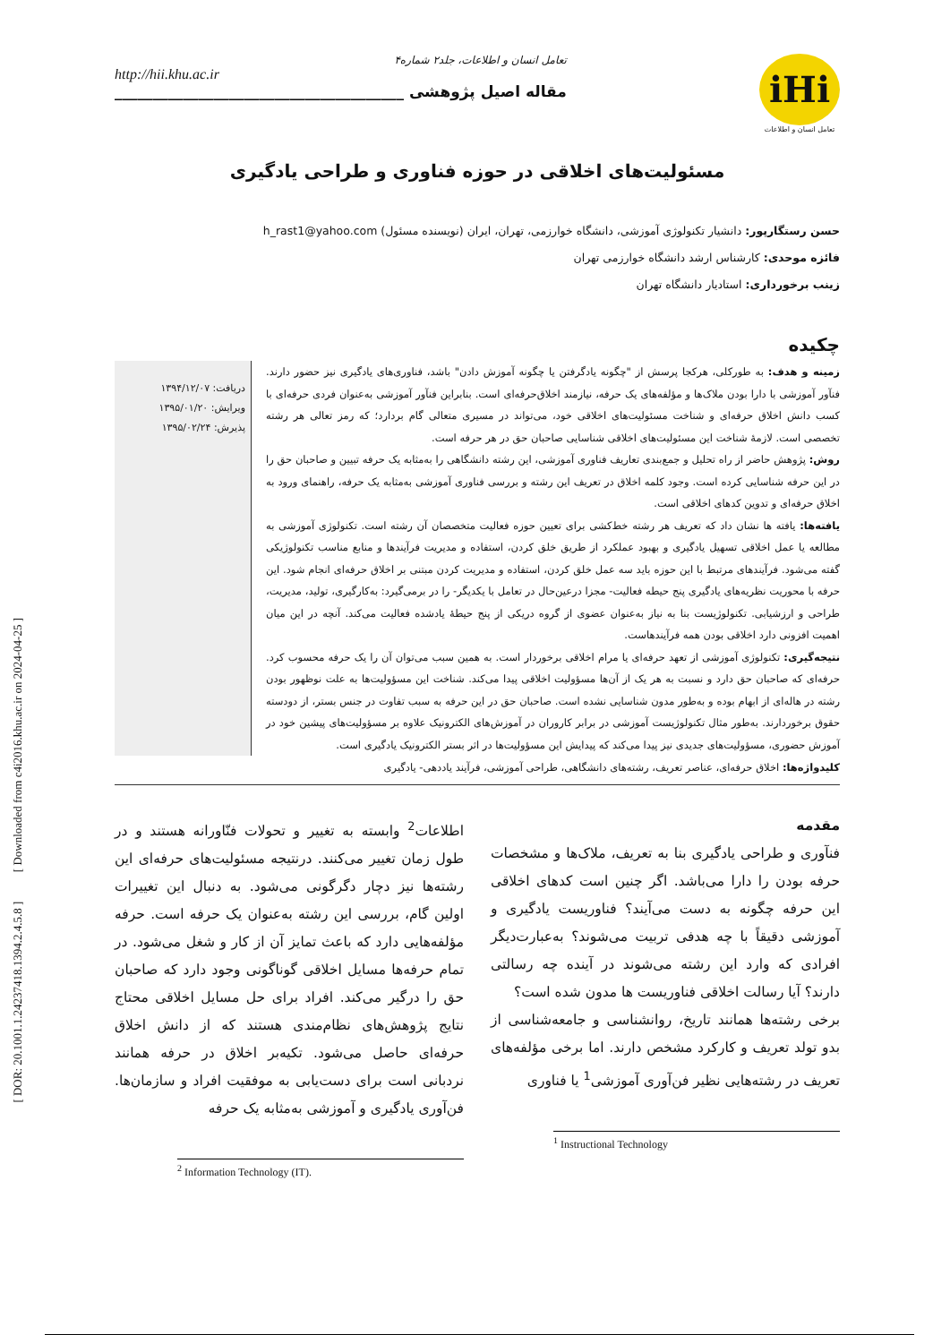[ DOR: 20.1001.1.24237418.1394.2.4.5.8 ] [ Downloaded from c4i2016.khu.ac.ir on 2024-04-25 ]
تعامل انسان و اطلاعات، جلد۲ شماره۴
http://hii.khu.ac.ir
مقاله اصیل پژوهشی ______________________________________
iHi
تعامل انسان و اطلاعات
مسئولیت‌های اخلاقی در حوزه فناوری و طراحی یادگیری
حسن رستگارپور: دانشیار تکنولوژی آموزشی، دانشگاه خوارزمی، تهران، ایران (نویسنده مسئول) h_rast1@yahoo.com
فائزه موحدی: کارشناس ارشد دانشگاه خوارزمی تهران
زینب برخورداری: استادیار دانشگاه تهران
چکیده
زمینه و هدف: به طورکلی، هرکجا پرسش از "چگونه یادگرفتن یا چگونه آموزش دادن" باشد، فناوری‌های یادگیری نیز حضور دارند. فنآور آموزشی با دارا بودن ملاک‌ها و مؤلفه‌های یک حرفه، نیازمند اخلاق‌حرفه‌ای است. بنابراین فنآور آموزشی به‌عنوان فردی حرفه‌ای با کسب دانش اخلاق حرفه‌ای و شناخت مسئولیت‌های اخلاقی خود، می‌تواند در مسیری متعالی گام بردارد؛ که رمز تعالی هر رشته تخصصی است. لازمهٔ شناخت این مسئولیت‌های اخلاقی شناسایی صاحبان حق در هر حرفه است.
روش: پژوهش حاضر از راه تحلیل و جمع‌بندی تعاریف فناوری آموزشی، این رشته دانشگاهی را به‌مثابه یک حرفه تبیین و صاحبان حق را در این حرفه شناسایی کرده است. وجود کلمه اخلاق در تعریف این رشته و بررسی فناوری آموزشی به‌مثابه یک حرفه، راهنمای ورود به اخلاق حرفه‌ای و تدوین کدهای اخلاقی است.
یافته‌ها: یافته ها نشان داد که تعریف هر رشته خط‌کشی برای تعیین حوزه فعالیت متخصصان آن رشته است. تکنولوژی آموزشی به مطالعه یا عمل اخلاقی تسهیل یادگیری و بهبود عملکرد از طریق خلق کردن، استفاده و مدیریت فرآیندها و منابع مناسب تکنولوژیکی گفته می‌شود. فرآیندهای مرتبط با این حوزه باید سه عمل خلق کردن، استفاده و مدیریت کردن مبتنی بر اخلاق حرفه‌ای انجام شود. این حرفه با محوریت نظریه‌های یادگیری پنج حیطه فعالیت- مجزا درعین‌حال در تعامل با یکدیگر- را در برمی‌گیرد: به‌کارگیری، تولید، مدیریت، طراحی و ارزشیابی. تکنولوژیست بنا به نیاز به‌عنوان عضوی از گروه دریکی از پنج حیطهٔ یادشده فعالیت می‌کند. آنچه در این میان اهمیت افزونی دارد اخلاقی بودن همه فرآیندهاست.
نتیجه‌گیری: تکنولوژی آموزشی از تعهد حرفه‌ای یا مرام اخلاقی برخوردار است. به همین سبب می‌توان آن را یک حرفه محسوب کرد. حرفه‌ای که صاحبان حق دارد و نسبت به هر یک از آن‌ها مسؤولیت اخلاقی پیدا می‌کند. شناخت این مسؤولیت‌ها به علت نوظهور بودن رشته در هاله‌ای از ابهام بوده و به‌طور مدون شناسایی نشده است. صاحبان حق در این حرفه به سبب تفاوت در جنس بستر، از دودسته حقوق برخوردارند. به‌طور مثال تکنولوژیست آموزشی در برابر کاروران در آموزش‌های الکترونیک علاوه بر مسؤولیت‌های پیشین خود در آموزش حضوری، مسؤولیت‌های جدیدی نیز پیدا می‌کند که پیدایش این مسؤولیت‌ها در اثر بستر الکترونیک یادگیری است.
دریافت: ۱۳۹۴/۱۲/۰۷
ویرایش: ۱۳۹۵/۰۱/۲۰
پذیرش: ۱۳۹۵/۰۲/۲۴
کلیدواژه‌ها: اخلاق حرفه‌ای، عناصر تعریف، رشته‌های دانشگاهی، طراحی آموزشی، فرآیند یاددهی- یادگیری
مقدمه
فنآوری و طراحی یادگیری بنا به تعریف، ملاک‌ها و مشخصات حرفه بودن را دارا می‌باشد. اگر چنین است کدهای اخلاقی این حرفه چگونه به دست می‌آیند؟ فناوریست یادگیری و آموزشی دقیقاً با چه هدفی تربیت می‌شوند؟ به‌عبارت‌دیگر افرادی که وارد این رشته می‌شوند در آینده چه رسالتی دارند؟ آیا رسالت اخلاقی فناوریست ها مدون شده است؟
برخی رشته‌ها همانند تاریخ، روانشناسی و جامعه‌شناسی از بدو تولد تعریف و کارکرد مشخص دارند. اما برخی مؤلفه‌های تعریف در رشته‌هایی نظیر فن‌آوری آموزشی<sup>1</sup> یا فناوری
<sup>1</sup> Instructional Technology
اطلاعات<sup>2</sup> وابسته به تغییر و تحولات فنّاورانه هستند و در طول زمان تغییر می‌کنند. درنتیجه مسئولیت‌های حرفه‌ای این رشته‌ها نیز دچار دگرگونی می‌شود. به دنبال این تغییرات اولین گام، بررسی این رشته به‌عنوان یک حرفه است. حرفه مؤلفه‌هایی دارد که باعث تمایز آن از کار و شغل می‌شود. در تمام حرفه‌ها مسایل اخلاقی گوناگونی وجود دارد که صاحبان حق را درگیر می‌کند. افراد برای حل مسایل اخلاقی محتاج نتایج پژوهش‌های نظام‌مندی هستند که از دانش اخلاق حرفه‌ای حاصل می‌شود. تکیه‌بر اخلاق در حرفه همانند نردبانی است برای دست‌یابی به موفقیت افراد و سازمان‌ها. فن‌آوری یادگیری و آموزشی به‌مثابه یک حرفه
<sup>2</sup> Information Technology (IT).